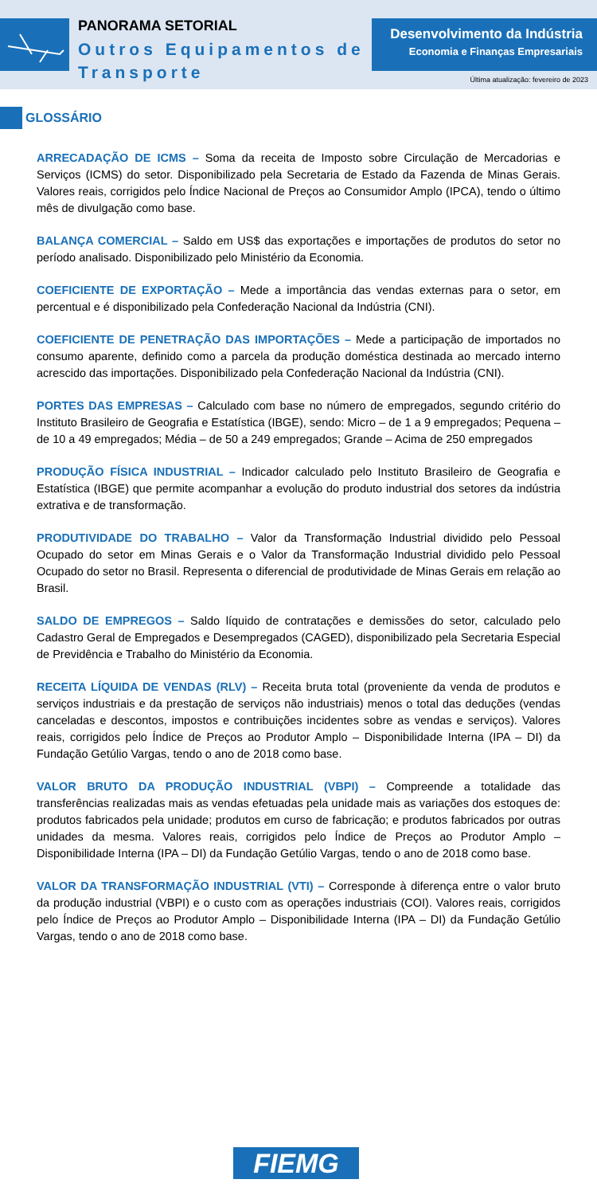PANORAMA SETORIAL
Outros Equipamentos de Transporte
Desenvolvimento da Indústria
Economia e Finanças Empresariais
Última atualização: fevereiro de 2023
GLOSSÁRIO
ARRECADAÇÃO DE ICMS – Soma da receita de Imposto sobre Circulação de Mercadorias e Serviços (ICMS) do setor. Disponibilizado pela Secretaria de Estado da Fazenda de Minas Gerais. Valores reais, corrigidos pelo Índice Nacional de Preços ao Consumidor Amplo (IPCA), tendo o último mês de divulgação como base.
BALANÇA COMERCIAL – Saldo em US$ das exportações e importações de produtos do setor no período analisado. Disponibilizado pelo Ministério da Economia.
COEFICIENTE DE EXPORTAÇÃO – Mede a importância das vendas externas para o setor, em percentual e é disponibilizado pela Confederação Nacional da Indústria (CNI).
COEFICIENTE DE PENETRAÇÃO DAS IMPORTAÇÕES – Mede a participação de importados no consumo aparente, definido como a parcela da produção doméstica destinada ao mercado interno acrescido das importações. Disponibilizado pela Confederação Nacional da Indústria (CNI).
PORTES DAS EMPRESAS – Calculado com base no número de empregados, segundo critério do Instituto Brasileiro de Geografia e Estatística (IBGE), sendo: Micro – de 1 a 9 empregados; Pequena – de 10 a 49 empregados; Média – de 50 a 249 empregados; Grande – Acima de 250 empregados
PRODUÇÃO FÍSICA INDUSTRIAL – Indicador calculado pelo Instituto Brasileiro de Geografia e Estatística (IBGE) que permite acompanhar a evolução do produto industrial dos setores da indústria extrativa e de transformação.
PRODUTIVIDADE DO TRABALHO – Valor da Transformação Industrial dividido pelo Pessoal Ocupado do setor em Minas Gerais e o Valor da Transformação Industrial dividido pelo Pessoal Ocupado do setor no Brasil. Representa o diferencial de produtividade de Minas Gerais em relação ao Brasil.
SALDO DE EMPREGOS – Saldo líquido de contratações e demissões do setor, calculado pelo Cadastro Geral de Empregados e Desempregados (CAGED), disponibilizado pela Secretaria Especial de Previdência e Trabalho do Ministério da Economia.
RECEITA LÍQUIDA DE VENDAS (RLV) – Receita bruta total (proveniente da venda de produtos e serviços industriais e da prestação de serviços não industriais) menos o total das deduções (vendas canceladas e descontos, impostos e contribuições incidentes sobre as vendas e serviços). Valores reais, corrigidos pelo Índice de Preços ao Produtor Amplo – Disponibilidade Interna (IPA – DI) da Fundação Getúlio Vargas, tendo o ano de 2018 como base.
VALOR BRUTO DA PRODUÇÃO INDUSTRIAL (VBPI) – Compreende a totalidade das transferências realizadas mais as vendas efetuadas pela unidade mais as variações dos estoques de: produtos fabricados pela unidade; produtos em curso de fabricação; e produtos fabricados por outras unidades da mesma. Valores reais, corrigidos pelo Índice de Preços ao Produtor Amplo – Disponibilidade Interna (IPA – DI) da Fundação Getúlio Vargas, tendo o ano de 2018 como base.
VALOR DA TRANSFORMAÇÃO INDUSTRIAL (VTI) – Corresponde à diferença entre o valor bruto da produção industrial (VBPI) e o custo com as operações industriais (COI). Valores reais, corrigidos pelo Índice de Preços ao Produtor Amplo – Disponibilidade Interna (IPA – DI) da Fundação Getúlio Vargas, tendo o ano de 2018 como base.
FIEMG